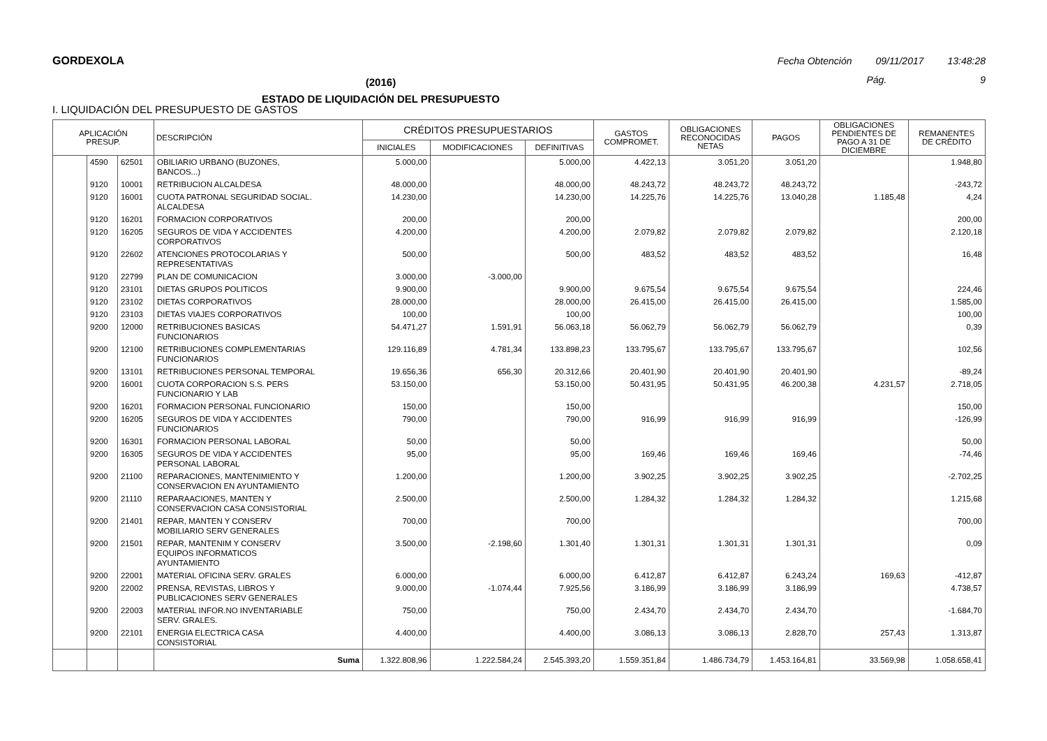GORDEXOLA Fecha Obtención 09/11/2017 13:48:28
(2016)
ESTADO DE LIQUIDACIÓN DEL PRESUPUESTO
Pág. 9
I. LIQUIDACIÓN DEL PRESUPUESTO DE GASTOS
| APLICACIÓN PRESUP. | | | DESCRIPCIÓN | CRÉDITOS PRESUPUESTARIOS | | | GASTOS COMPROMET. | OBLIGACIONES RECONOCIDAS NETAS | PAGOS | OBLIGACIONES PENDIENTES DE PAGO A 31 DE DICIEMBRE | REMANENTES DE CRÉDITO |
| --- | --- | --- | --- | --- | --- | --- | --- | --- | --- | --- | --- |
| | | | | INICIALES | MODIFICACIONES | DEFINITIVAS | | | | | |
| | 4590 | 62501 | OBILIARIO URBANO (BUZONES, BANCOS...) | 5.000,00 | | 5.000,00 | 4.422,13 | 3.051,20 | 3.051,20 | | 1.948,80 |
| | 9120 | 10001 | RETRIBUCION ALCALDESA | 48.000,00 | | 48.000,00 | 48.243,72 | 48.243,72 | 48.243,72 | | -243,72 |
| | 9120 | 16001 | CUOTA PATRONAL SEGURIDAD SOCIAL. ALCALDESA | 14.230,00 | | 14.230,00 | 14.225,76 | 14.225,76 | 13.040,28 | 1.185,48 | 4,24 |
| | 9120 | 16201 | FORMACION CORPORATIVOS | 200,00 | | 200,00 | | | | | 200,00 |
| | 9120 | 16205 | SEGUROS DE VIDA Y ACCIDENTES CORPORATIVOS | 4.200,00 | | 4.200,00 | 2.079,82 | 2.079,82 | 2.079,82 | | 2.120,18 |
| | 9120 | 22602 | ATENCIONES PROTOCOLARIAS Y REPRESENTATIVAS | 500,00 | | 500,00 | 483,52 | 483,52 | 483,52 | | 16,48 |
| | 9120 | 22799 | PLAN DE COMUNICACION | 3.000,00 | -3.000,00 | | | | | | |
| | 9120 | 23101 | DIETAS GRUPOS POLITICOS | 9.900,00 | | 9.900,00 | 9.675,54 | 9.675,54 | 9.675,54 | | 224,46 |
| | 9120 | 23102 | DIETAS CORPORATIVOS | 28.000,00 | | 28.000,00 | 26.415,00 | 26.415,00 | 26.415,00 | | 1.585,00 |
| | 9120 | 23103 | DIETAS VIAJES CORPORATIVOS | 100,00 | | 100,00 | | | | | 100,00 |
| | 9200 | 12000 | RETRIBUCIONES BASICAS FUNCIONARIOS | 54.471,27 | 1.591,91 | 56.063,18 | 56.062,79 | 56.062,79 | 56.062,79 | | 0,39 |
| | 9200 | 12100 | RETRIBUCIONES COMPLEMENTARIAS FUNCIONARIOS | 129.116,89 | 4.781,34 | 133.898,23 | 133.795,67 | 133.795,67 | 133.795,67 | | 102,56 |
| | 9200 | 13101 | RETRIBUCIONES PERSONAL TEMPORAL | 19.656,36 | 656,30 | 20.312,66 | 20.401,90 | 20.401,90 | 20.401,90 | | -89,24 |
| | 9200 | 16001 | CUOTA CORPORACION S.S. PERS FUNCIONARIO Y LAB | 53.150,00 | | 53.150,00 | 50.431,95 | 50.431,95 | 46.200,38 | 4.231,57 | 2.718,05 |
| | 9200 | 16201 | FORMACION PERSONAL FUNCIONARIO | 150,00 | | 150,00 | | | | | 150,00 |
| | 9200 | 16205 | SEGUROS DE VIDA Y ACCIDENTES FUNCIONARIOS | 790,00 | | 790,00 | 916,99 | 916,99 | 916,99 | | -126,99 |
| | 9200 | 16301 | FORMACION PERSONAL LABORAL | 50,00 | | 50,00 | | | | | 50,00 |
| | 9200 | 16305 | SEGUROS DE VIDA Y ACCIDENTES PERSONAL LABORAL | 95,00 | | 95,00 | 169,46 | 169,46 | 169,46 | | -74,46 |
| | 9200 | 21100 | REPARACIONES, MANTENIMIENTO Y CONSERVACION EN AYUNTAMIENTO | 1.200,00 | | 1.200,00 | 3.902,25 | 3.902,25 | 3.902,25 | | -2.702,25 |
| | 9200 | 21110 | REPARAACIONES, MANTEN Y CONSERVACION CASA CONSISTORIAL | 2.500,00 | | 2.500,00 | 1.284,32 | 1.284,32 | 1.284,32 | | 1.215,68 |
| | 9200 | 21401 | REPAR, MANTEN Y CONSERV MOBILIARIO SERV GENERALES | 700,00 | | 700,00 | | | | | 700,00 |
| | 9200 | 21501 | REPAR, MANTENIM Y CONSERV EQUIPOS INFORMATICOS AYUNTAMIENTO | 3.500,00 | -2.198,60 | 1.301,40 | 1.301,31 | 1.301,31 | 1.301,31 | | 0,09 |
| | 9200 | 22001 | MATERIAL OFICINA SERV. GRALES | 6.000,00 | | 6.000,00 | 6.412,87 | 6.412,87 | 6.243,24 | 169,63 | -412,87 |
| | 9200 | 22002 | PRENSA, REVISTAS, LIBROS Y PUBLICACIONES SERV GENERALES | 9.000,00 | -1.074,44 | 7.925,56 | 3.186,99 | 3.186,99 | 3.186,99 | | 4.738,57 |
| | 9200 | 22003 | MATERIAL INFOR.NO INVENTARIABLE SERV. GRALES. | 750,00 | | 750,00 | 2.434,70 | 2.434,70 | 2.434,70 | | -1.684,70 |
| | 9200 | 22101 | ENERGIA ELECTRICA CASA CONSISTORIAL | 4.400,00 | | 4.400,00 | 3.086,13 | 3.086,13 | 2.828,70 | 257,43 | 1.313,87 |
| | | | Suma | 1.322.808,96 | 1.222.584,24 | 2.545.393,20 | 1.559.351,84 | 1.486.734,79 | 1.453.164,81 | 33.569,98 | 1.058.658,41 |